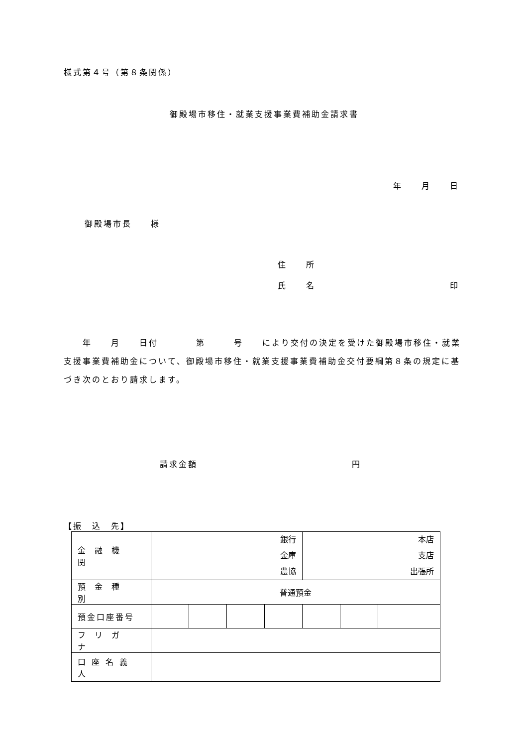様式第４号（第８条関係）
御殿場市移住・就業支援事業費補助金請求書
年　　月　　日
御殿場市長　　様
住　　所
氏　　名 印
　　年　　月　　日付　　　　第　　　号　　により交付の決定を受けた御殿場市移住・就業支援事業費補助金について、御殿場市移住・就業支援事業費補助金交付要綱第８条の規定に基づき次のとおり請求します。
請求金額 円
【振　込　先】
| 金融機関 | 銀行 金庫 農協 | | | | 本店 支店 出張所 | | |
| 預金種別 | 普通預金 | | | | | | |
| 預金口座番号 | | | | | | | |
| フリガナ | | | | | | | |
| 口座名義人 | | | | | | | |